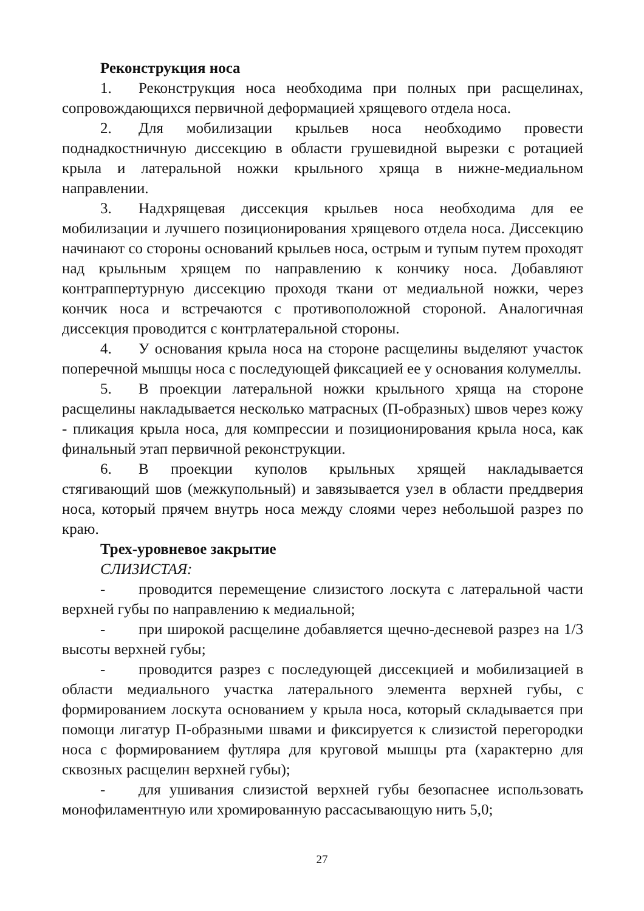Реконструкция носа
1. Реконструкция носа необходима при полных при расщелинах, сопровождающихся первичной деформацией хрящевого отдела носа.
2. Для мобилизации крыльев носа необходимо провести поднадкостничную диссекцию в области грушевидной вырезки с ротацией крыла и латеральной ножки крыльного хряща в нижне-медиальном направлении.
3. Надхрящевая диссекция крыльев носа необходима для ее мобилизации и лучшего позиционирования хрящевого отдела носа. Диссекцию начинают со стороны оснований крыльев носа, острым и тупым путем проходят над крыльным хрящем по направлению к кончику носа. Добавляют контраппертурную диссекцию проходя ткани от медиальной ножки, через кончик носа и встречаются с противоположной стороной. Аналогичная диссекция проводится с контрлатеральной стороны.
4. У основания крыла носа на стороне расщелины выделяют участок поперечной мышцы носа с последующей фиксацией ее у основания колумеллы.
5. В проекции латеральной ножки крыльного хряща на стороне расщелины накладывается несколько матрасных (П-образных) швов через кожу - пликация крыла носа, для компрессии и позиционирования крыла носа, как финальный этап первичной реконструкции.
6. В проекции куполов крыльных хрящей накладывается стягивающий шов (межкупольный) и завязывается узел в области преддверия носа, который прячем внутрь носа между слоями через небольшой разрез по краю.
Трех-уровневое закрытие
СЛИЗИСТАЯ:
- проводится перемещение слизистого лоскута с латеральной части верхней губы по направлению к медиальной;
- при широкой расщелине добавляется щечно-десневой разрез на 1/3 высоты верхней губы;
- проводится разрез с последующей диссекцией и мобилизацией в области медиального участка латерального элемента верхней губы, с формированием лоскута основанием у крыла носа, который складывается при помощи лигатур П-образными швами и фиксируется к слизистой перегородки носа с формированием футляра для круговой мышцы рта (характерно для сквозных расщелин верхней губы);
- для ушивания слизистой верхней губы безопаснее использовать монофиламентную или хромированную рассасывающую нить 5,0;
27